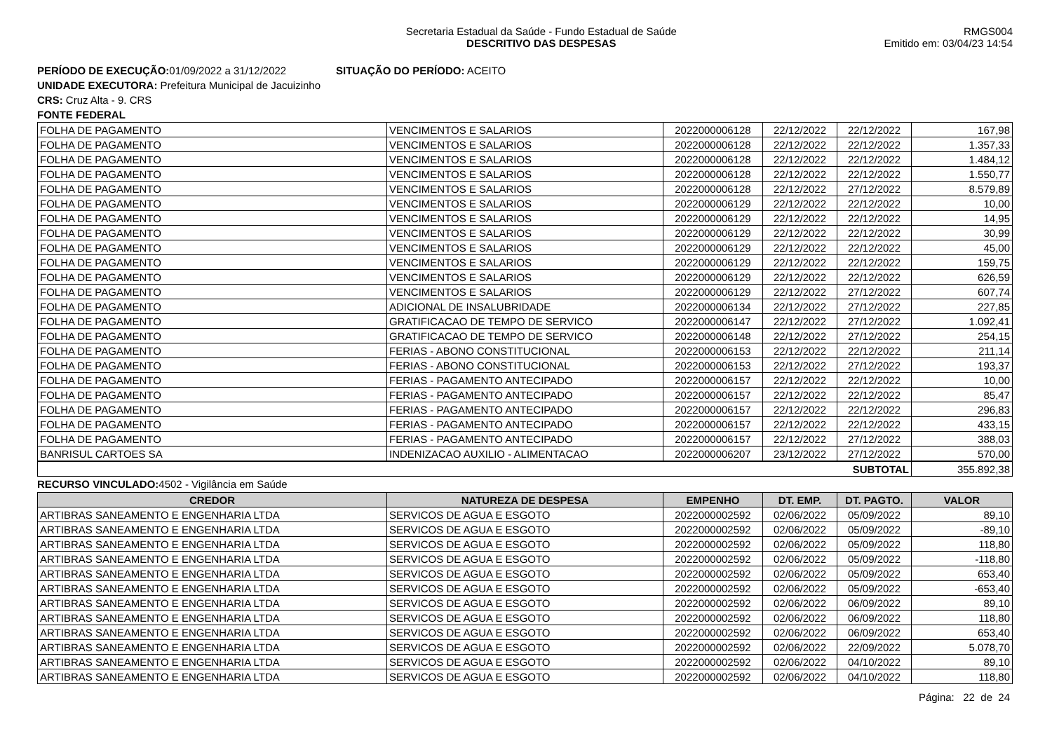Secretaria Estadual da Saúde - Fundo Estadual de Saúde
DESCRITIVO DAS DESPESAS
RMGS004
Emitido em: 03/04/23 14:54
PERÍODO DE EXECUÇÃO: 01/09/2022 a 31/12/2022 SITUAÇÃO DO PERÍODO: ACEITO
UNIDADE EXECUTORA: Prefeitura Municipal de Jacuizinho
CRS: Cruz Alta - 9. CRS
FONTE FEDERAL
| FOLHA DE PAGAMENTO | VENCIMENTOS E SALARIOS | 2022000006128 | 22/12/2022 | 22/12/2022 | 167,98 |
| FOLHA DE PAGAMENTO | VENCIMENTOS E SALARIOS | 2022000006128 | 22/12/2022 | 22/12/2022 | 1.357,33 |
| FOLHA DE PAGAMENTO | VENCIMENTOS E SALARIOS | 2022000006128 | 22/12/2022 | 22/12/2022 | 1.484,12 |
| FOLHA DE PAGAMENTO | VENCIMENTOS E SALARIOS | 2022000006128 | 22/12/2022 | 22/12/2022 | 1.550,77 |
| FOLHA DE PAGAMENTO | VENCIMENTOS E SALARIOS | 2022000006128 | 22/12/2022 | 27/12/2022 | 8.579,89 |
| FOLHA DE PAGAMENTO | VENCIMENTOS E SALARIOS | 2022000006129 | 22/12/2022 | 22/12/2022 | 10,00 |
| FOLHA DE PAGAMENTO | VENCIMENTOS E SALARIOS | 2022000006129 | 22/12/2022 | 22/12/2022 | 14,95 |
| FOLHA DE PAGAMENTO | VENCIMENTOS E SALARIOS | 2022000006129 | 22/12/2022 | 22/12/2022 | 30,99 |
| FOLHA DE PAGAMENTO | VENCIMENTOS E SALARIOS | 2022000006129 | 22/12/2022 | 22/12/2022 | 45,00 |
| FOLHA DE PAGAMENTO | VENCIMENTOS E SALARIOS | 2022000006129 | 22/12/2022 | 22/12/2022 | 159,75 |
| FOLHA DE PAGAMENTO | VENCIMENTOS E SALARIOS | 2022000006129 | 22/12/2022 | 22/12/2022 | 626,59 |
| FOLHA DE PAGAMENTO | VENCIMENTOS E SALARIOS | 2022000006129 | 22/12/2022 | 27/12/2022 | 607,74 |
| FOLHA DE PAGAMENTO | ADICIONAL DE INSALUBRIDADE | 2022000006134 | 22/12/2022 | 27/12/2022 | 227,85 |
| FOLHA DE PAGAMENTO | GRATIFICACAO DE TEMPO DE SERVICO | 2022000006147 | 22/12/2022 | 27/12/2022 | 1.092,41 |
| FOLHA DE PAGAMENTO | GRATIFICACAO DE TEMPO DE SERVICO | 2022000006148 | 22/12/2022 | 27/12/2022 | 254,15 |
| FOLHA DE PAGAMENTO | FERIAS - ABONO CONSTITUCIONAL | 2022000006153 | 22/12/2022 | 22/12/2022 | 211,14 |
| FOLHA DE PAGAMENTO | FERIAS - ABONO CONSTITUCIONAL | 2022000006153 | 22/12/2022 | 27/12/2022 | 193,37 |
| FOLHA DE PAGAMENTO | FERIAS - PAGAMENTO ANTECIPADO | 2022000006157 | 22/12/2022 | 22/12/2022 | 10,00 |
| FOLHA DE PAGAMENTO | FERIAS - PAGAMENTO ANTECIPADO | 2022000006157 | 22/12/2022 | 22/12/2022 | 85,47 |
| FOLHA DE PAGAMENTO | FERIAS - PAGAMENTO ANTECIPADO | 2022000006157 | 22/12/2022 | 22/12/2022 | 296,83 |
| FOLHA DE PAGAMENTO | FERIAS - PAGAMENTO ANTECIPADO | 2022000006157 | 22/12/2022 | 22/12/2022 | 433,15 |
| FOLHA DE PAGAMENTO | FERIAS - PAGAMENTO ANTECIPADO | 2022000006157 | 22/12/2022 | 27/12/2022 | 388,03 |
| BANRISUL CARTOES SA | INDENIZACAO AUXILIO - ALIMENTACAO | 2022000006207 | 23/12/2022 | 27/12/2022 | 570,00 |
| SUBTOTAL | | | | | 355.892,38 |
RECURSO VINCULADO: 4502 - Vigilância em Saúde
| CREDOR | NATUREZA DE DESPESA | EMPENHO | DT. EMP. | DT. PAGTO. | VALOR |
| --- | --- | --- | --- | --- | --- |
| ARTIBRAS SANEAMENTO E ENGENHARIA LTDA | SERVICOS DE AGUA E ESGOTO | 2022000002592 | 02/06/2022 | 05/09/2022 | 89,10 |
| ARTIBRAS SANEAMENTO E ENGENHARIA LTDA | SERVICOS DE AGUA E ESGOTO | 2022000002592 | 02/06/2022 | 05/09/2022 | -89,10 |
| ARTIBRAS SANEAMENTO E ENGENHARIA LTDA | SERVICOS DE AGUA E ESGOTO | 2022000002592 | 02/06/2022 | 05/09/2022 | 118,80 |
| ARTIBRAS SANEAMENTO E ENGENHARIA LTDA | SERVICOS DE AGUA E ESGOTO | 2022000002592 | 02/06/2022 | 05/09/2022 | -118,80 |
| ARTIBRAS SANEAMENTO E ENGENHARIA LTDA | SERVICOS DE AGUA E ESGOTO | 2022000002592 | 02/06/2022 | 05/09/2022 | 653,40 |
| ARTIBRAS SANEAMENTO E ENGENHARIA LTDA | SERVICOS DE AGUA E ESGOTO | 2022000002592 | 02/06/2022 | 05/09/2022 | -653,40 |
| ARTIBRAS SANEAMENTO E ENGENHARIA LTDA | SERVICOS DE AGUA E ESGOTO | 2022000002592 | 02/06/2022 | 06/09/2022 | 89,10 |
| ARTIBRAS SANEAMENTO E ENGENHARIA LTDA | SERVICOS DE AGUA E ESGOTO | 2022000002592 | 02/06/2022 | 06/09/2022 | 118,80 |
| ARTIBRAS SANEAMENTO E ENGENHARIA LTDA | SERVICOS DE AGUA E ESGOTO | 2022000002592 | 02/06/2022 | 06/09/2022 | 653,40 |
| ARTIBRAS SANEAMENTO E ENGENHARIA LTDA | SERVICOS DE AGUA E ESGOTO | 2022000002592 | 02/06/2022 | 22/09/2022 | 5.078,70 |
| ARTIBRAS SANEAMENTO E ENGENHARIA LTDA | SERVICOS DE AGUA E ESGOTO | 2022000002592 | 02/06/2022 | 04/10/2022 | 89,10 |
| ARTIBRAS SANEAMENTO E ENGENHARIA LTDA | SERVICOS DE AGUA E ESGOTO | 2022000002592 | 02/06/2022 | 04/10/2022 | 118,80 |
Página: 22 de 24